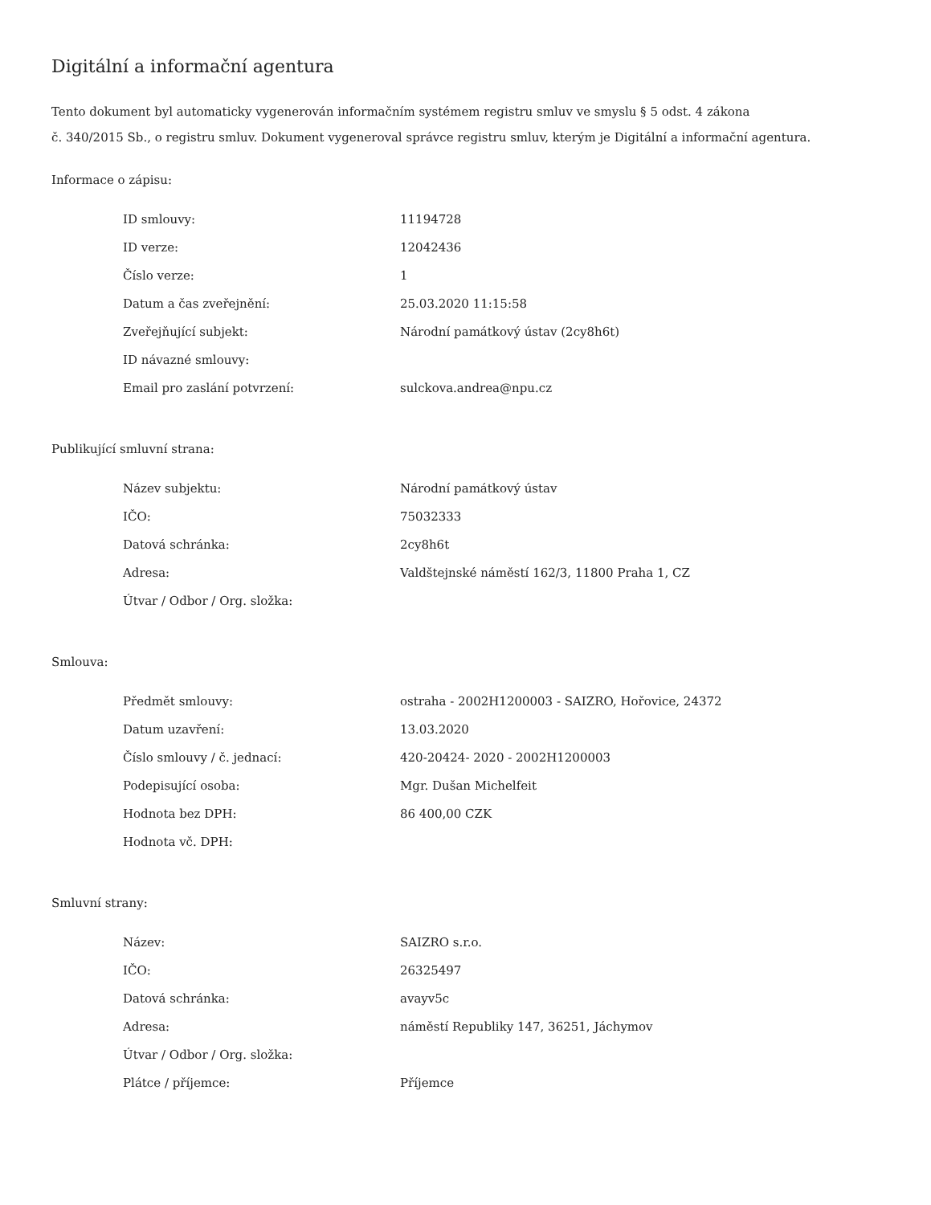Digitální a informační agentura
Tento dokument byl automaticky vygenerován informačním systémem registru smluv ve smyslu § 5 odst. 4 zákona
č. 340/2015 Sb., o registru smluv. Dokument vygeneroval správce registru smluv, kterým je Digitální a informační agentura.
Informace o zápisu:
| ID smlouvy: | 11194728 |
| ID verze: | 12042436 |
| Číslo verze: | 1 |
| Datum a čas zveřejnění: | 25.03.2020 11:15:58 |
| Zveřejňující subjekt: | Národní památkový ústav (2cy8h6t) |
| ID návazné smlouvy: | |
| Email pro zaslání potvrzení: | sulckova.andrea@npu.cz |
Publikující smluvní strana:
| Název subjektu: | Národní památkový ústav |
| IČO: | 75032333 |
| Datová schránka: | 2cy8h6t |
| Adresa: | Valdštejnské náměstí 162/3, 11800 Praha 1, CZ |
| Útvar / Odbor / Org. složka: | |
Smlouva:
| Předmět smlouvy: | ostraha - 2002H1200003 - SAIZRO, Hořovice, 24372 |
| Datum uzavření: | 13.03.2020 |
| Číslo smlouvy / č. jednací: | 420-20424- 2020 - 2002H1200003 |
| Podepisující osoba: | Mgr. Dušan Michelfeit |
| Hodnota bez DPH: | 86 400,00 CZK |
| Hodnota vč. DPH: | |
Smluvní strany:
| Název: | SAIZRO s.r.o. |
| IČO: | 26325497 |
| Datová schránka: | avayv5c |
| Adresa: | náměstí Republiky 147, 36251, Jáchymov |
| Útvar / Odbor / Org. složka: | |
| Plátce / příjemce: | Příjemce |